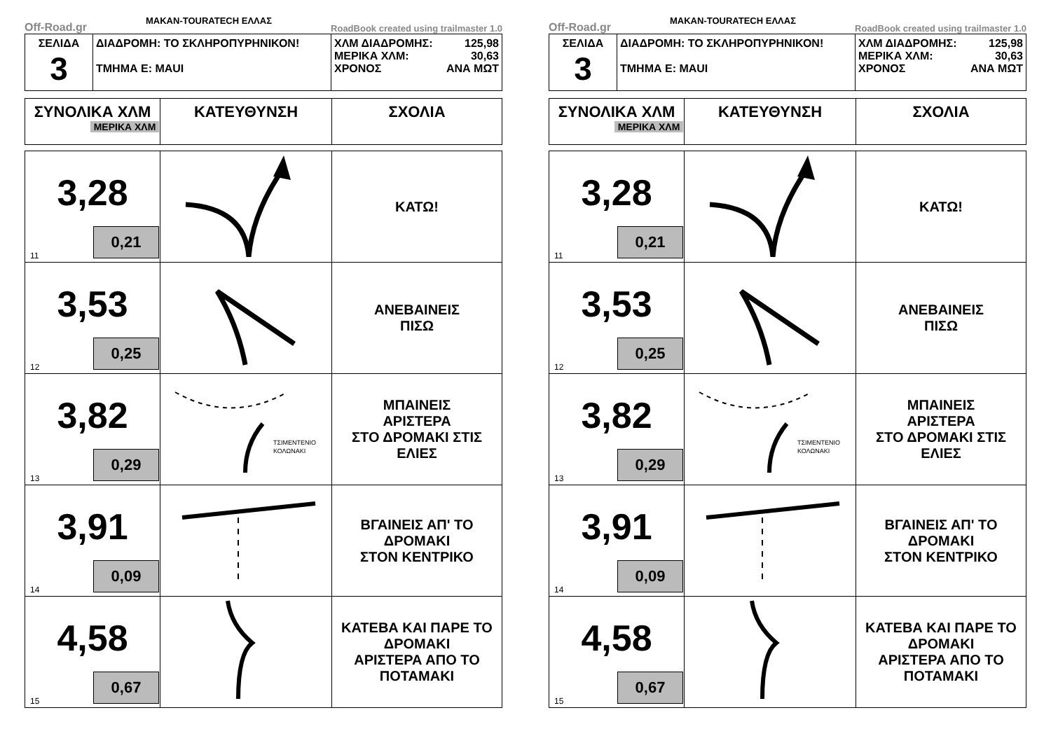Off-Road.gr MAKAN-TOURATECH ΕΛΛΑΣ RoadBook created using trailmaster 1.0
| ΣΕΛΙΔΑ 3 | ΔΙΑΔΡΟΜΗ: ΤΟ ΣΚΛΗΡΟΠΥΡΗΝΙΚΟΝ! ΤΜΗΜΑ Ε: ΜΑUΙ | ΧΛΜ ΔΙΑΔΡΟΜΗΣ: 125,98 ΜΕΡΙΚΑ ΧΛΜ: 30,63 ΧΡΟΝΟΣ ΑΝΑ ΜΩΤ |
| ΣΥΝΟΛΙΚΑ ΧΛΜ ΜΕΡΙΚΑ ΧΛΜ | ΚΑΤΕΥΘΥΝΣΗ | ΣΧΟΛΙΑ |
| --- | --- | --- |
| 3,28 11 0,21 | | ΚΑΤΩ! |
| 3,53 12 0,25 | | ΑΝΕΒΑΙΝΕΙΣ ΠΙΣΩ |
| 3,82 13 0,29 | ΤΣΙΜΕΝΤΕΝΙΟ ΚΟΛΩΝΑΚΙ | ΜΠΑΙΝΕΙΣ ΑΡΙΣΤΕΡΑ ΣΤΟ ΔΡΟΜΑΚΙ ΣΤΙΣ ΕΛΙΕΣ |
| 3,91 14 0,09 | | ΒΓΑΙΝΕΙΣ ΑΠ' ΤΟ ΔΡΟΜΑΚΙ ΣΤΟΝ ΚΕΝΤΡΙΚΟ |
| 4,58 15 0,67 | | ΚΑΤΕΒΑ ΚΑΙ ΠΑΡΕ ΤΟ ΔΡΟΜΑΚΙ ΑΡΙΣΤΕΡΑ ΑΠΟ ΤΟ ΠΟΤΑΜΑΚΙ |
Off-Road.gr MAKAN-TOURATECH ΕΛΛΑΣ RoadBook created using trailmaster 1.0
| ΣΕΛΙΔΑ 3 | ΔΙΑΔΡΟΜΗ: ΤΟ ΣΚΛΗΡΟΠΥΡΗΝΙΚΟΝ! ΤΜΗΜΑ Ε: ΜΑUΙ | ΧΛΜ ΔΙΑΔΡΟΜΗΣ: 125,98 ΜΕΡΙΚΑ ΧΛΜ: 30,63 ΧΡΟΝΟΣ ΑΝΑ ΜΩΤ |
| ΣΥΝΟΛΙΚΑ ΧΛΜ ΜΕΡΙΚΑ ΧΛΜ | ΚΑΤΕΥΘΥΝΣΗ | ΣΧΟΛΙΑ |
| --- | --- | --- |
| 3,28 11 0,21 | | ΚΑΤΩ! |
| 3,53 12 0,25 | | ΑΝΕΒΑΙΝΕΙΣ ΠΙΣΩ |
| 3,82 13 0,29 | ΤΣΙΜΕΝΤΕΝΙΟ ΚΟΛΩΝΑΚΙ | ΜΠΑΙΝΕΙΣ ΑΡΙΣΤΕΡΑ ΣΤΟ ΔΡΟΜΑΚΙ ΣΤΙΣ ΕΛΙΕΣ |
| 3,91 14 0,09 | | ΒΓΑΙΝΕΙΣ ΑΠ' ΤΟ ΔΡΟΜΑΚΙ ΣΤΟΝ ΚΕΝΤΡΙΚΟ |
| 4,58 15 0,67 | | ΚΑΤΕΒΑ ΚΑΙ ΠΑΡΕ ΤΟ ΔΡΟΜΑΚΙ ΑΡΙΣΤΕΡΑ ΑΠΟ ΤΟ ΠΟΤΑΜΑΚΙ |